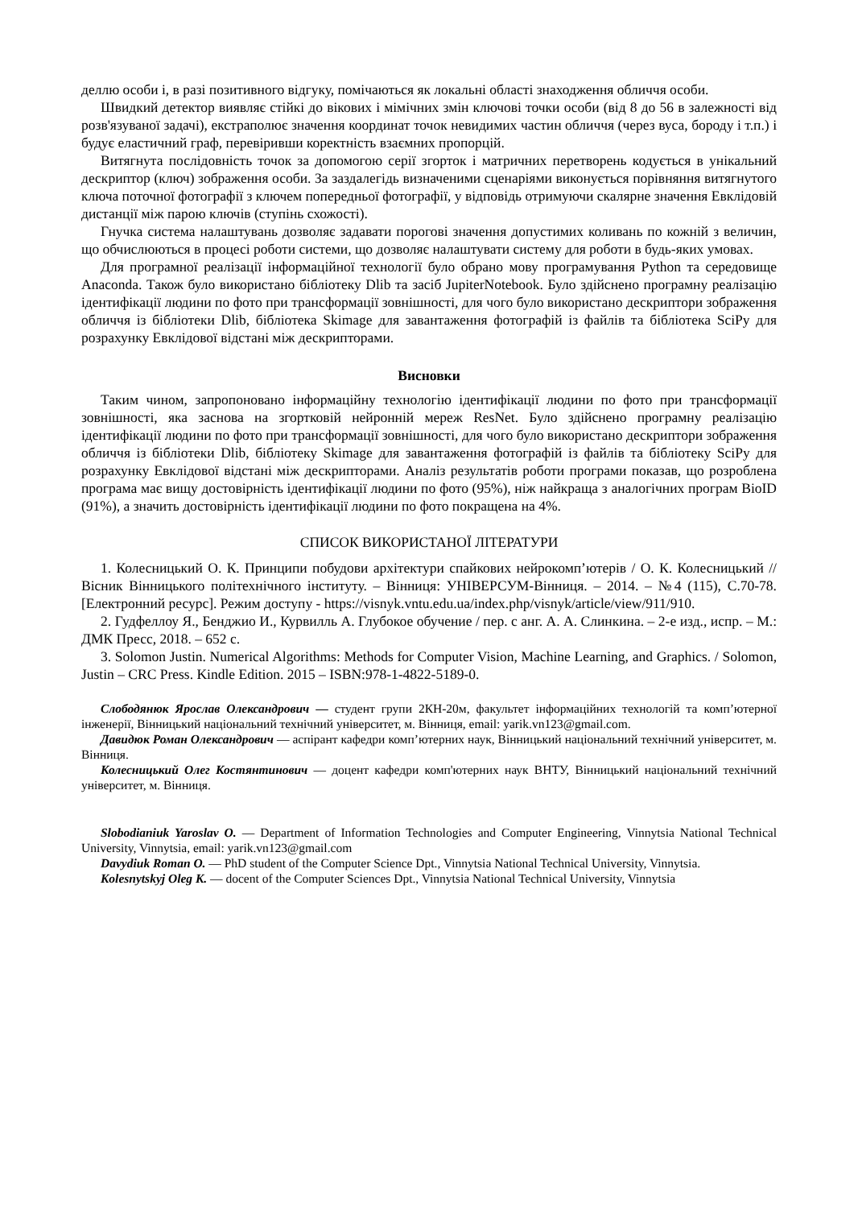деллю особи і, в разі позитивного відгуку, помічаються як локальні області знаходження обличчя особи.
Швидкий детектор виявляє стійкі до вікових і мімічних змін ключові точки особи (від 8 до 56 в залежності від розв'язуваної задачі), екстраполює значення координат точок невидимих частин обличчя (через вуса, бороду і т.п.) і будує еластичний граф, перевіривши коректність взаємних пропорцій.
Витягнута послідовність точок за допомогою серії згорток і матричних перетворень кодується в унікальний дескриптор (ключ) зображення особи. За заздалегідь визначеними сценаріями виконується порівняння витягнутого ключа поточної фотографії з ключем попередньої фотографії, у відповідь отримуючи скалярне значення Евклідовій дистанції між парою ключів (ступінь схожості).
Гнучка система налаштувань дозволяє задавати порогові значення допустимих коливань по кожній з величин, що обчислюються в процесі роботи системи, що дозволяє налаштувати систему для роботи в будь-яких умовах.
Для програмної реалізації інформаційної технології було обрано мову програмування Python та середовище Anaconda. Також було використано бібліотеку Dlib та засіб JupiterNotebook. Було здійснено програмну реалізацію ідентифікації людини по фото при трансформації зовнішності, для чого було використано дескриптори зображення обличчя із бібліотеки Dlib, бібліотека Skimage для завантаження фотографій із файлів та бібліотека SciPy для розрахунку Евклідової відстані між дескрипторами.
Висновки
Таким чином, запропоновано інформаційну технологію ідентифікації людини по фото при трансформації зовнішності, яка заснова на згортковій нейронній мереж ResNet. Було здійснено програмну реалізацію ідентифікації людини по фото при трансформації зовнішності, для чого було використано дескриптори зображення обличчя із бібліотеки Dlib, бібліотеку Skimage для завантаження фотографій із файлів та бібліотеку SciPy для розрахунку Евклідової відстані між дескрипторами. Аналіз результатів роботи програми показав, що розроблена програма має вищу достовірність ідентифікації людини по фото (95%), ніж найкраща з аналогічних програм BioID (91%), а значить достовірність ідентифікації людини по фото покращена на 4%.
СПИСОК ВИКОРИСТАНОЇ ЛІТЕРАТУРИ
1. Колесницький О. К. Принципи побудови архітектури спайкових нейрокомп’ютерів / О. К. Колесницький // Вісник Вінницького політехнічного інституту. – Вінниця: УНІВЕРСУМ-Вінниця. – 2014. – №4 (115), С.70-78. [Електронний ресурс]. Режим доступу - https://visnyk.vntu.edu.ua/index.php/visnyk/article/view/911/910.
2. Гудфеллоу Я., Бенджио И., Курвилль А. Глубокое обучение / пер. с анг. А. А. Слинкина. – 2-е изд., испр. – М.: ДМК Пресс, 2018. – 652 с.
3. Solomon Justin. Numerical Algorithms: Methods for Computer Vision, Machine Learning, and Graphics. / Solomon, Justin – CRC Press. Kindle Edition. 2015 – ISBN:978-1-4822-5189-0.
Слободянюк Ярослав Олександрович — студент групи 2КН-20м, факультет інформаційних технологій та комп’ютерної інженерії, Вінницький національний технічний університет, м. Вінниця, email: yarik.vn123@gmail.com.
Давидюк Роман Олександрович — аспірант кафедри комп’ютерних наук, Вінницький національний технічний університет, м. Вінниця.
Колесницький Олег Костянтинович — доцент кафедри комп'ютерних наук ВНТУ, Вінницький національний технічний університет, м. Вінниця.
Slobodianiuk Yaroslav O. — Department of Information Technologies and Computer Engineering, Vinnytsia National Technical University, Vinnytsia, email: yarik.vn123@gmail.com
Davydiuk Roman O. — PhD student of the Computer Science Dpt., Vinnytsia National Technical University, Vinnytsia.
Kolesnytskyj Oleg K. — docent of the Computer Sciences Dpt., Vinnytsia National Technical University, Vinnytsia